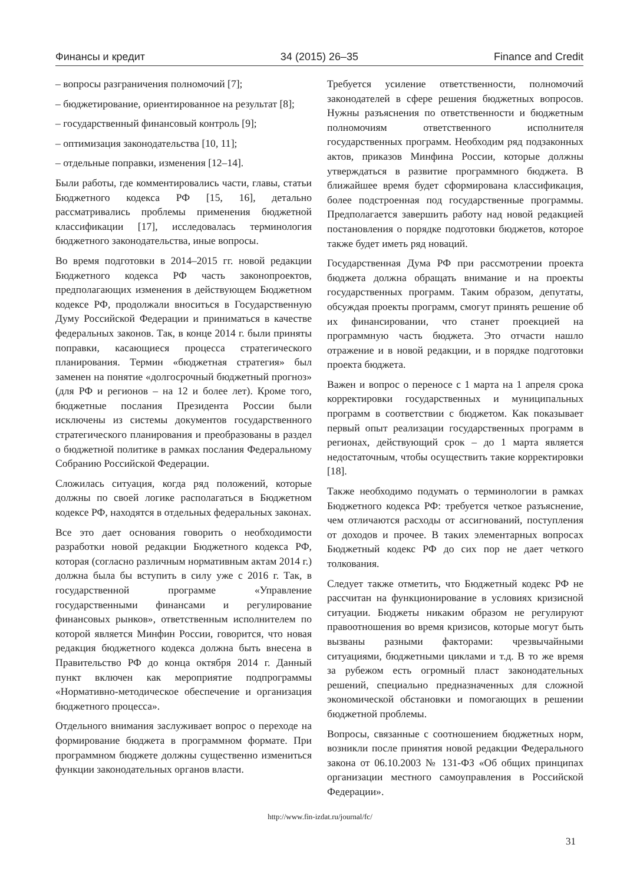Финансы и кредит 34 (2015) 26–35 Finance and Credit
– вопросы разграничения полномочий [7];
– бюджетирование, ориентированное на результат [8];
– государственный финансовый контроль [9];
– оптимизация законодательства [10, 11];
– отдельные поправки, изменения [12–14].
Были работы, где комментировались части, главы, статьи Бюджетного кодекса РФ [15, 16], детально рассматривались проблемы применения бюджетной классификации [17], исследовалась терминология бюджетного законодательства, иные вопросы.
Во время подготовки в 2014–2015 гг. новой редакции Бюджетного кодекса РФ часть законопроектов, предполагающих изменения в действующем Бюджетном кодексе РФ, продолжали вноситься в Государственную Думу Российской Федерации и приниматься в качестве федеральных законов. Так, в конце 2014 г. были приняты поправки, касающиеся процесса стратегического планирования. Термин «бюджетная стратегия» был заменен на понятие «долгосрочный бюджетный прогноз» (для РФ и регионов – на 12 и более лет). Кроме того, бюджетные послания Президента России были исключены из системы документов государственного стратегического планирования и преобразованы в раздел о бюджетной политике в рамках послания Федеральному Собранию Российской Федерации.
Сложилась ситуация, когда ряд положений, которые должны по своей логике располагаться в Бюджетном кодексе РФ, находятся в отдельных федеральных законах.
Все это дает основания говорить о необходимости разработки новой редакции Бюджетного кодекса РФ, которая (согласно различным нормативным актам 2014 г.) должна была бы вступить в силу уже с 2016 г. Так, в государственной программе «Управление государственными финансами и регулирование финансовых рынков», ответственным исполнителем по которой является Минфин России, говорится, что новая редакция бюджетного кодекса должна быть внесена в Правительство РФ до конца октября 2014 г. Данный пункт включен как мероприятие подпрограммы «Нормативно-методическое обеспечение и организация бюджетного процесса».
Отдельного внимания заслуживает вопрос о переходе на формирование бюджета в программном формате. При программном бюджете должны существенно измениться функции законодательных органов власти.
Требуется усиление ответственности, полномочий законодателей в сфере решения бюджетных вопросов. Нужны разъяснения по ответственности и бюджетным полномочиям ответственного исполнителя государственных программ. Необходим ряд подзаконных актов, приказов Минфина России, которые должны утверждаться в развитие программного бюджета. В ближайшее время будет сформирована классификация, более подстроенная под государственные программы. Предполагается завершить работу над новой редакцией постановления о порядке подготовки бюджетов, которое также будет иметь ряд новаций.
Государственная Дума РФ при рассмотрении проекта бюджета должна обращать внимание и на проекты государственных программ. Таким образом, депутаты, обсуждая проекты программ, смогут принять решение об их финансировании, что станет проекцией на программную часть бюджета. Это отчасти нашло отражение и в новой редакции, и в порядке подготовки проекта бюджета.
Важен и вопрос о переносе с 1 марта на 1 апреля срока корректировки государственных и муниципальных программ в соответствии с бюджетом. Как показывает первый опыт реализации государственных программ в регионах, действующий срок – до 1 марта является недостаточным, чтобы осуществить такие корректировки [18].
Также необходимо подумать о терминологии в рамках Бюджетного кодекса РФ: требуется четкое разъяснение, чем отличаются расходы от ассигнований, поступления от доходов и прочее. В таких элементарных вопросах Бюджетный кодекс РФ до сих пор не дает четкого толкования.
Следует также отметить, что Бюджетный кодекс РФ не рассчитан на функционирование в условиях кризисной ситуации. Бюджеты никаким образом не регулируют правоотношения во время кризисов, которые могут быть вызваны разными факторами: чрезвычайными ситуациями, бюджетными циклами и т.д. В то же время за рубежом есть огромный пласт законодательных решений, специально предназначенных для сложной экономической обстановки и помогающих в решении бюджетной проблемы.
Вопросы, связанные с соотношением бюджетных норм, возникли после принятия новой редакции Федерального закона от 06.10.2003 № 131-ФЗ «Об общих принципах организации местного самоуправления в Российской Федерации».
http://www.fin-izdat.ru/journal/fc/
31